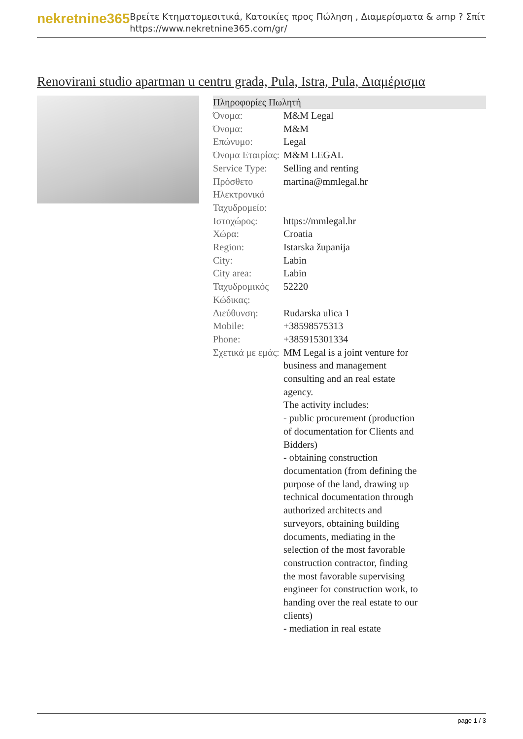nekretnine365
Βρείτε Κτηματομεσιτικά, Κατοικίες προς Πώληση , Διαμερίσματα & amp ? Σπίτι
https://www.nekretnine365.com/gr/
Renovirani studio apartman u centru grada, Pula, Istra, Pula, Διαμέρισμα
| Πληροφορίες Πωλητή | | |
| --- | --- | --- |
| Όνομα: | M&M Legal | |
| Όνομα: | M&M | |
| Επώνυμο: | Legal | |
| Όνομα Εταιρίας: | M&M LEGAL | |
| Service Type: | Selling and renting | |
| Πρόσθετο Ηλεκτρονικό Ταχυδρομείο: | martina@mmlegal.hr | |
| Ιστοχώρος: | https://mmlegal.hr | |
| Χώρα: | Croatia | |
| Region: | Istarska županija | |
| City: | Labin | |
| City area: | Labin | |
| Ταχυδρομικός Κώδικας: | 52220 | |
| Διεύθυνση: | Rudarska ulica 1 | |
| Mobile: | +38598575313 | |
| Phone: | +385915301334 | |
| Σχετικά με εμάς: | MM Legal is a joint venture for business and management consulting and an real estate agency. The activity includes: - public procurement (production of documentation for Clients and Bidders) - obtaining construction documentation (from defining the purpose of the land, drawing up technical documentation through authorized architects and surveyors, obtaining building documents, mediating in the selection of the most favorable construction contractor, finding the most favorable supervising engineer for construction work, to handing over the real estate to our clients) - mediation in real estate | |
page 1 / 3